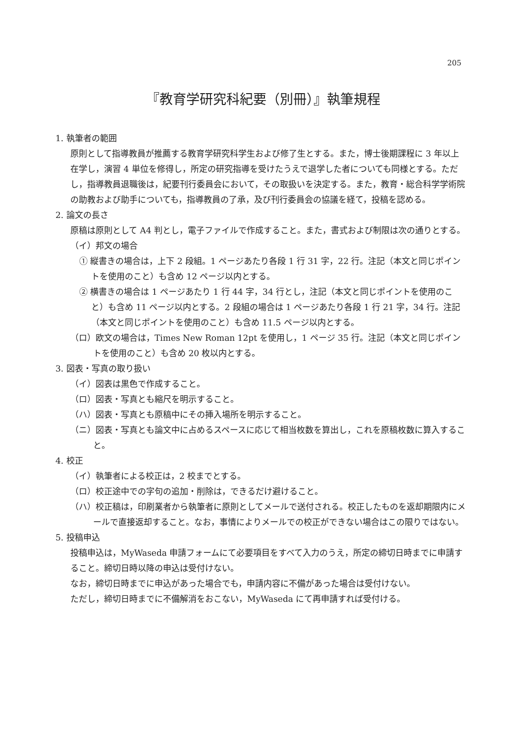205
『教育学研究科紀要（別冊）』執筆規程
1. 執筆者の範囲
原則として指導教員が推薦する教育学研究科学生および修了生とする。また，博士後期課程に 3 年以上在学し，演習 4 単位を修得し，所定の研究指導を受けたうえで退学した者についても同様とする。ただし，指導教員退職後は，紀要刊行委員会において，その取扱いを決定する。また，教育・総合科学学術院の助教および助手についても，指導教員の了承，及び刊行委員会の協議を経て，投稿を認める。
2. 論文の長さ
原稿は原則として A4 判とし，電子ファイルで作成すること。また，書式および制限は次の通りとする。
（イ）邦文の場合
① 縦書きの場合は，上下 2 段組。1 ページあたり各段 1 行 31 字，22 行。注記（本文と同じポイントを使用のこと）も含め 12 ページ以内とする。
② 横書きの場合は 1 ページあたり 1 行 44 字，34 行とし，注記（本文と同じポイントを使用のこと）も含め 11 ページ以内とする。2 段組の場合は 1 ページあたり各段 1 行 21 字，34 行。注記（本文と同じポイントを使用のこと）も含め 11.5 ページ以内とする。
（ロ）欧文の場合は，Times New Roman 12pt を使用し，1 ページ 35 行。注記（本文と同じポイントを使用のこと）も含め 20 枚以内とする。
3. 図表・写真の取り扱い
（イ）図表は黒色で作成すること。
（ロ）図表・写真とも縮尺を明示すること。
（ハ）図表・写真とも原稿中にその挿入場所を明示すること。
（ニ）図表・写真とも論文中に占めるスペースに応じて相当枚数を算出し，これを原稿枚数に算入すること。
4. 校正
（イ）執筆者による校正は，2 校までとする。
（ロ）校正途中での字句の追加・削除は，できるだけ避けること。
（ハ）校正稿は，印刷業者から執筆者に原則としてメールで送付される。校正したものを返却期限内にメールで直接返却すること。なお，事情によりメールでの校正ができない場合はこの限りではない。
5. 投稿申込
投稿申込は，MyWaseda 申請フォームにて必要項目をすべて入力のうえ，所定の締切日時までに申請すること。締切日時以降の申込は受付けない。
なお，締切日時までに申込があった場合でも，申請内容に不備があった場合は受付けない。
ただし，締切日時までに不備解消をおこない，MyWaseda にて再申請すれば受付ける。